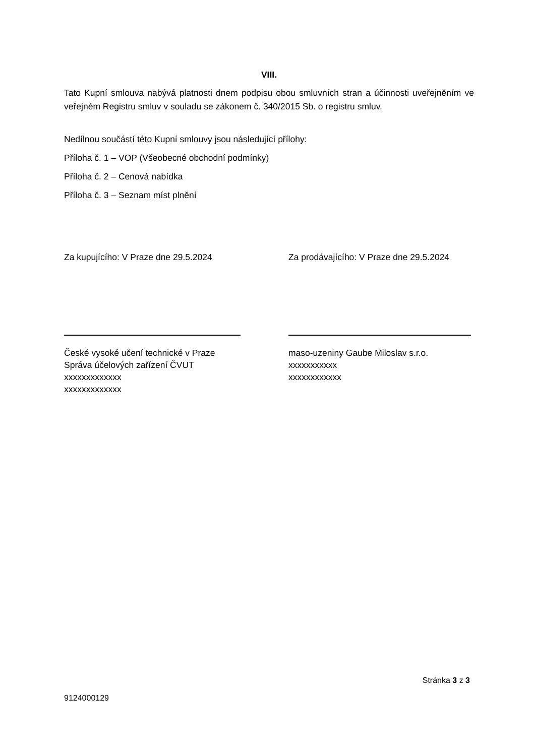VIII.
Tato Kupní smlouva nabývá platnosti dnem podpisu obou smluvních stran a účinnosti uveřejněním ve veřejném Registru smluv v souladu se zákonem č. 340/2015 Sb. o registru smluv.
Nedílnou součástí této Kupní smlouvy jsou následující přílohy:
Příloha č. 1 – VOP (Všeobecné obchodní podmínky)
Příloha č. 2 – Cenová nabídka
Příloha č. 3 – Seznam míst plnění
Za kupujícího: V Praze dne 29.5.2024 Za prodávajícího: V Praze dne 29.5.2024
České vysoké učení technické v Praze
Správa účelových zařízení ČVUT
xxxxxxxxxxxxx
xxxxxxxxxxxxx
maso-uzeniny Gaube Miloslav s.r.o.
xxxxxxxxxxx
xxxxxxxxxxxx
Stránka 3 z 3
9124000129